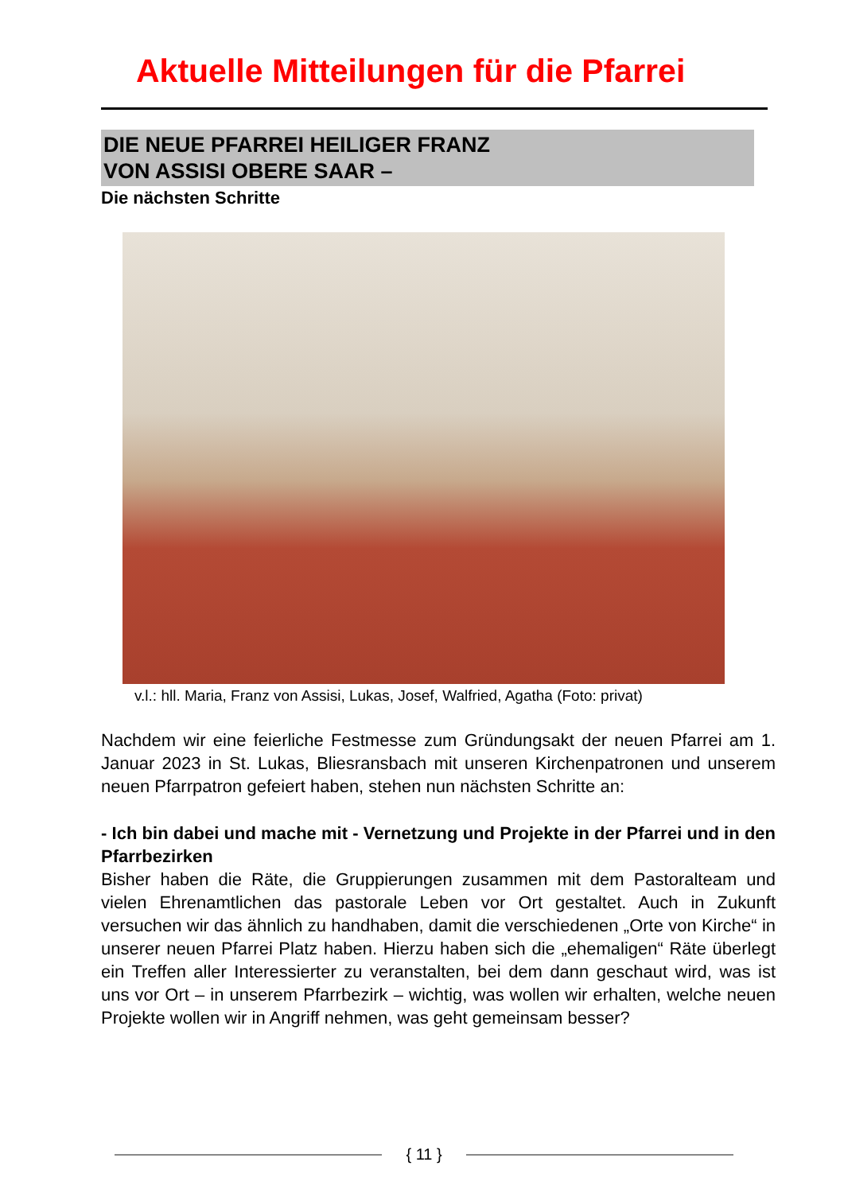Aktuelle Mitteilungen für die Pfarrei
DIE NEUE PFARREI HEILIGER FRANZ
VON ASSISI OBERE SAAR –
Die nächsten Schritte
v.l.: hll. Maria, Franz von Assisi, Lukas, Josef, Walfried, Agatha (Foto: privat)
Nachdem wir eine feierliche Festmesse zum Gründungsakt der neuen Pfarrei am 1. Januar 2023 in St. Lukas, Bliesransbach mit unseren Kirchenpatronen und unserem neuen Pfarrpatron gefeiert haben, stehen nun nächsten Schritte an:
- Ich bin dabei und mache mit - Vernetzung und Projekte in der Pfarrei und in den Pfarrbezirken
Bisher haben die Räte, die Gruppierungen zusammen mit dem Pastoralteam und vielen Ehrenamtlichen das pastorale Leben vor Ort gestaltet. Auch in Zukunft versuchen wir das ähnlich zu handhaben, damit die verschiedenen „Orte von Kirche“ in unserer neuen Pfarrei Platz haben. Hierzu haben sich die „ehemaligen“ Räte überlegt ein Treffen aller Interessierter zu veranstalten, bei dem dann geschaut wird, was ist uns vor Ort – in unserem Pfarrbezirk – wichtig, was wollen wir erhalten, welche neuen Projekte wollen wir in Angriff nehmen, was geht gemeinsam besser?
{ 11 }